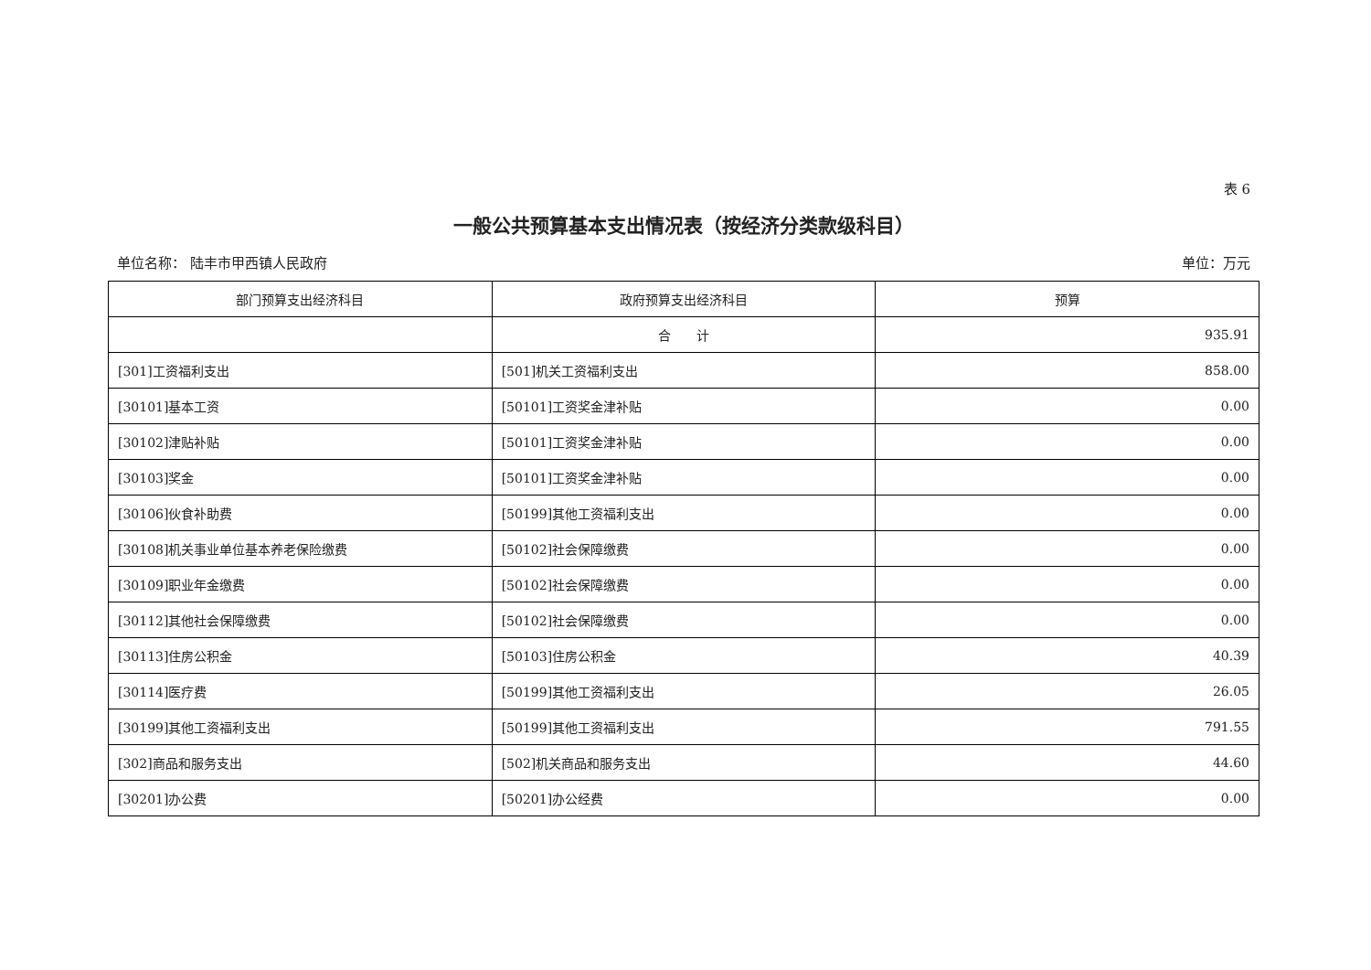表 6
一般公共预算基本支出情况表（按经济分类款级科目）
单位名称： 陆丰市甲西镇人民政府 单位：万元
| 部门预算支出经济科目 | 政府预算支出经济科目 | 预算 |
| --- | --- | --- |
| | 合 计 | 935.91 |
| [301]工资福利支出 | [501]机关工资福利支出 | 858.00 |
| [30101]基本工资 | [50101]工资奖金津补贴 | 0.00 |
| [30102]津贴补贴 | [50101]工资奖金津补贴 | 0.00 |
| [30103]奖金 | [50101]工资奖金津补贴 | 0.00 |
| [30106]伙食补助费 | [50199]其他工资福利支出 | 0.00 |
| [30108]机关事业单位基本养老保险缴费 | [50102]社会保障缴费 | 0.00 |
| [30109]职业年金缴费 | [50102]社会保障缴费 | 0.00 |
| [30112]其他社会保障缴费 | [50102]社会保障缴费 | 0.00 |
| [30113]住房公积金 | [50103]住房公积金 | 40.39 |
| [30114]医疗费 | [50199]其他工资福利支出 | 26.05 |
| [30199]其他工资福利支出 | [50199]其他工资福利支出 | 791.55 |
| [302]商品和服务支出 | [502]机关商品和服务支出 | 44.60 |
| [30201]办公费 | [50201]办公经费 | 0.00 |